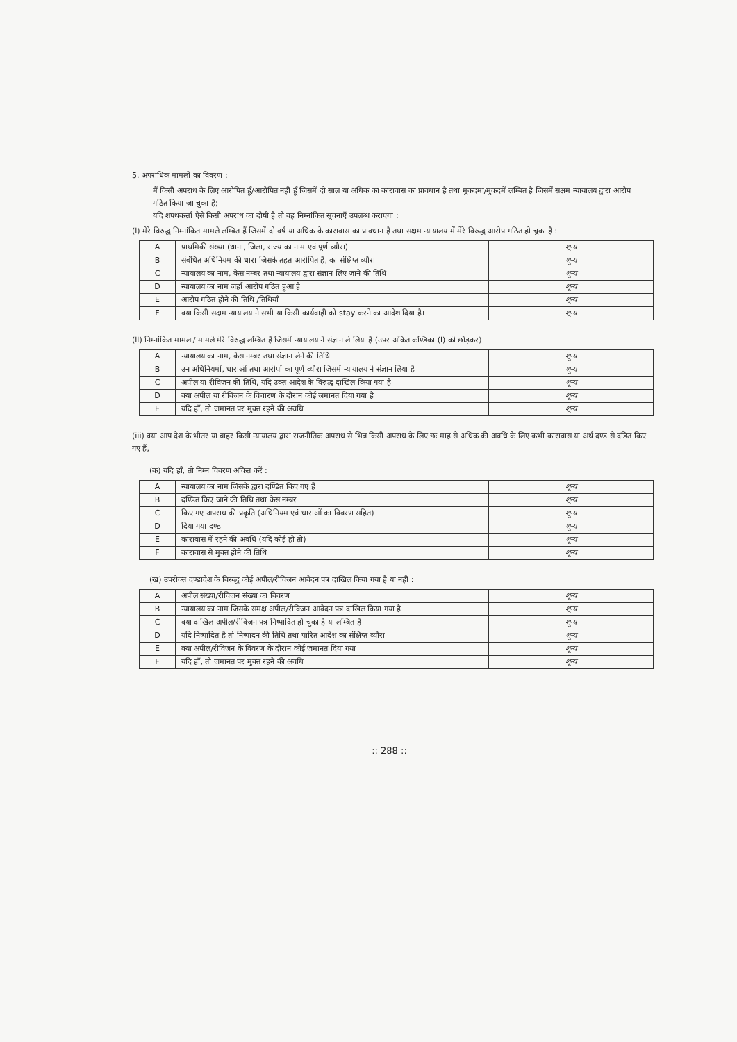5. अपराधिक मामलों का विवरण :
मैं किसी अपराध के लिए आरोपित हूँ/आरोपित नहीं हूँ जिसमें दो साल या अधिक का कारावास का प्रावधान है तथा मुकदमा/मुकदमें लम्बित है जिसमें सक्षम न्यायालय द्वारा आरोप गठित किया जा चुका है;
यदि शपथकर्त्ता ऐसे किसी अपराध का दोषी है तो वह निम्नांकित सूचनाएँ उपलब्ध कराएगा :
(i) मेरे विरुद्ध निम्नांकित मामले लम्बित हैं जिसमें दो वर्ष या अधिक के कारावास का प्रावधान है तथा सक्षम न्यायालय में मेरे विरुद्ध आरोप गठित हो चुका है :
| A | प्राथमिकी संख्या (थाना, जिला, राज्य का नाम एवं पूर्ण व्यौरा) | शून्य |
| B | संबंधित अधिनियम की धारा जिसके तहत आरोपित हैं, का संक्षिप्त व्यौरा | शून्य |
| C | न्यायालय का नाम, केस नम्बर तथा न्यायालय द्वारा संज्ञान लिए जाने की तिथि | शून्य |
| D | न्यायालय का नाम जहाँ आरोप गठित हुआ है | शून्य |
| E | आरोप गठित होने की तिथि /तिथियाँ | शून्य |
| F | क्या किसी सक्षम न्यायालय ने सभी या किसी कार्यवाही को stay करने का आदेश दिया है। | शून्य |
(ii) निम्नांकित मामला/ मामले मेरे विरुद्ध लम्बित हैं जिसमें न्यायालय ने संज्ञान ले लिया है (उपर अंकित कण्डिका (i) को छोड़कर)
| A | न्यायालय का नाम, केस नम्बर तथा संज्ञान लेने की तिथि | शून्य |
| B | उन अधिनियमों, धाराओं तथा आरोपों का पूर्ण व्यौरा जिसमें न्यायालय ने संज्ञान लिया है | शून्य |
| C | अपील या रीविजन की तिथि, यदि उक्त आदेश के विरुद्ध दाखिल किया गया है | शून्य |
| D | क्या अपील या रीविजन के विचारण के दौरान कोई जमानत दिया गया है | शून्य |
| E | यदि हाँ, तो जमानत पर मुक्त रहने की अवधि | शून्य |
(iii) क्या आप देश के भीतर या बाहर किसी न्यायालय द्वारा राजनीतिक अपराध से भिन्न किसी अपराध के लिए छः माह से अधिक की अवधि के लिए कभी कारावास या अर्थ दण्ड से दंडित किए गए हैं,
(क) यदि हाँ, तो निम्न विवरण अंकित करें :
| A | न्यायालय का नाम जिसके द्वारा दण्डित किए गए हैं | शून्य |
| B | दण्डित किए जाने की तिथि तथा केस नम्बर | शून्य |
| C | किए गए अपराध की प्रकृति (अधिनियम एवं धाराओं का विवरण सहित) | शून्य |
| D | दिया गया दण्ड | शून्य |
| E | कारावास में रहने की अवधि (यदि कोई हो तो) | शून्य |
| F | कारावास से मुक्त होने की तिथि | शून्य |
(ख) उपरोक्त दण्डादेश के विरुद्ध कोई अपील/रीविजन आवेदन पत्र दाखिल किया गया है या नहीं :
| A | अपील संख्या/रीविजन संख्या का विवरण | शून्य |
| B | न्यायालय का नाम जिसके समक्ष अपील/रीविजन आवेदन पत्र दाखिल किया गया है | शून्य |
| C | क्या दाखिल अपील/रीविजन पत्र निष्पादित हो चुका है या लम्बित है | शून्य |
| D | यदि निष्पादित है तो निष्पादन की तिथि तथा पारित आदेश का संक्षिप्त व्यौरा | शून्य |
| E | क्या अपील/रीविजन के विवरण के दौरान कोई जमानत दिया गया | शून्य |
| F | यदि हाँ, तो जमानत पर मुक्त रहने की अवधि | शून्य |
:: 288 ::